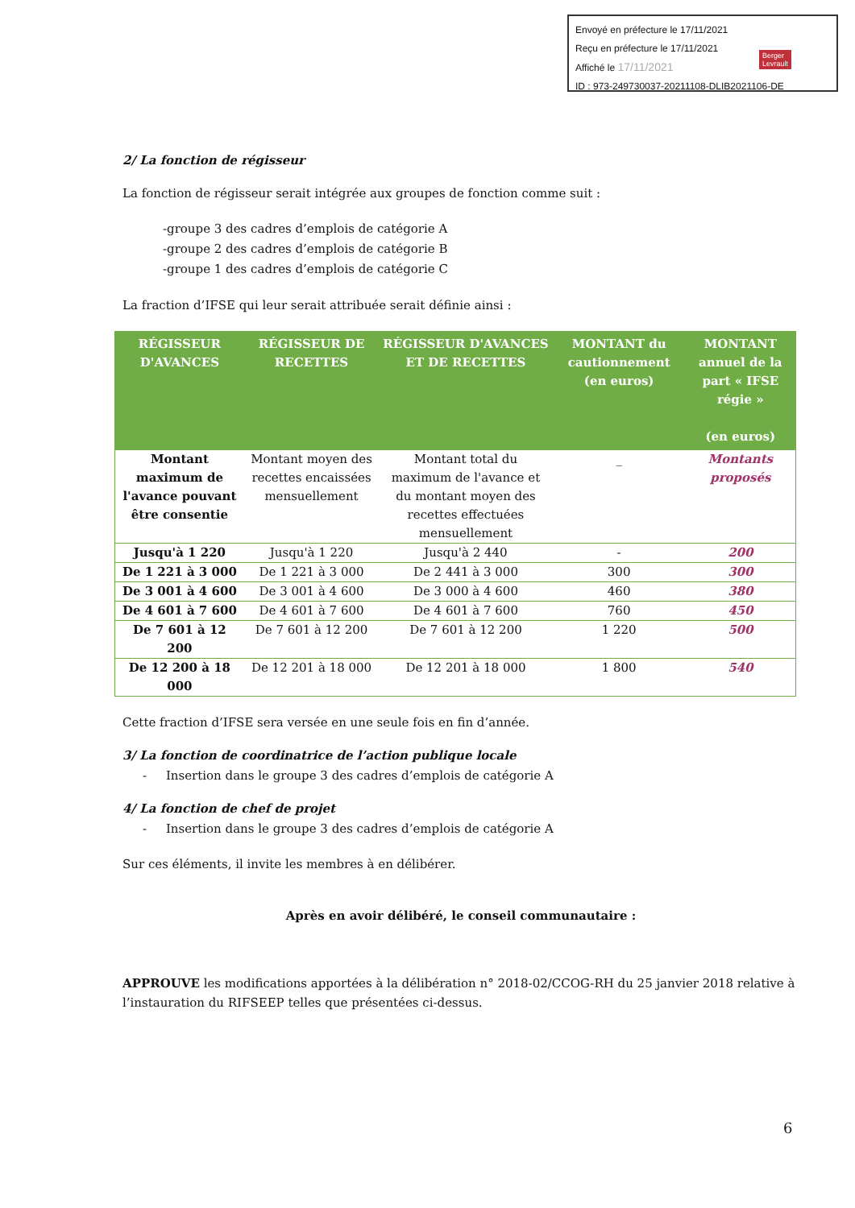Envoyé en préfecture le 17/11/2021
Reçu en préfecture le 17/11/2021
Affiché le 17/11/2021
ID : 973-249730037-20211108-DLIB2021106-DE
Berger
Levrault
2/ La fonction de régisseur
La fonction de régisseur serait intégrée aux groupes de fonction comme suit :
-groupe 3 des cadres d’emplois de catégorie A
-groupe 2 des cadres d’emplois de catégorie B
-groupe 1 des cadres d’emplois de catégorie C
La fraction d’IFSE qui leur serait attribuée serait définie ainsi :
| RÉGISSEUR D'AVANCES | RÉGISSEUR DE RECETTES | RÉGISSEUR D'AVANCES ET DE RECETTES | MONTANT du cautionnement (en euros) | MONTANT annuel de la part « IFSE régie » (en euros) |
| --- | --- | --- | --- | --- |
| Montant maximum de l'avance pouvant être consentie | Montant moyen des recettes encaissées mensuellement | Montant total du maximum de l'avance et du montant moyen des recettes effectuées mensuellement | _ | Montants proposés |
| Jusqu'à 1 220 | Jusqu'à 1 220 | Jusqu'à 2 440 | - | 200 |
| De 1 221 à 3 000 | De 1 221 à 3 000 | De 2 441 à 3 000 | 300 | 300 |
| De 3 001 à 4 600 | De 3 001 à 4 600 | De 3 000 à 4 600 | 460 | 380 |
| De 4 601 à 7 600 | De 4 601 à 7 600 | De 4 601 à 7 600 | 760 | 450 |
| De 7 601 à 12 200 | De 7 601 à 12 200 | De 7 601 à 12 200 | 1 220 | 500 |
| De 12 200 à 18 000 | De 12 201 à 18 000 | De 12 201 à 18 000 | 1 800 | 540 |
Cette fraction d’IFSE sera versée en une seule fois en fin d’année.
3/ La fonction de coordinatrice de l’action publique locale
- Insertion dans le groupe 3 des cadres d’emplois de catégorie A
4/ La fonction de chef de projet
- Insertion dans le groupe 3 des cadres d’emplois de catégorie A
Sur ces éléments, il invite les membres à en délibérer.
Après en avoir délibéré, le conseil communautaire :
APPROUVE les modifications apportées à la délibération n° 2018-02/CCOG-RH du 25 janvier 2018 relative à l’instauration du RIFSEEP telles que présentées ci-dessus.
6